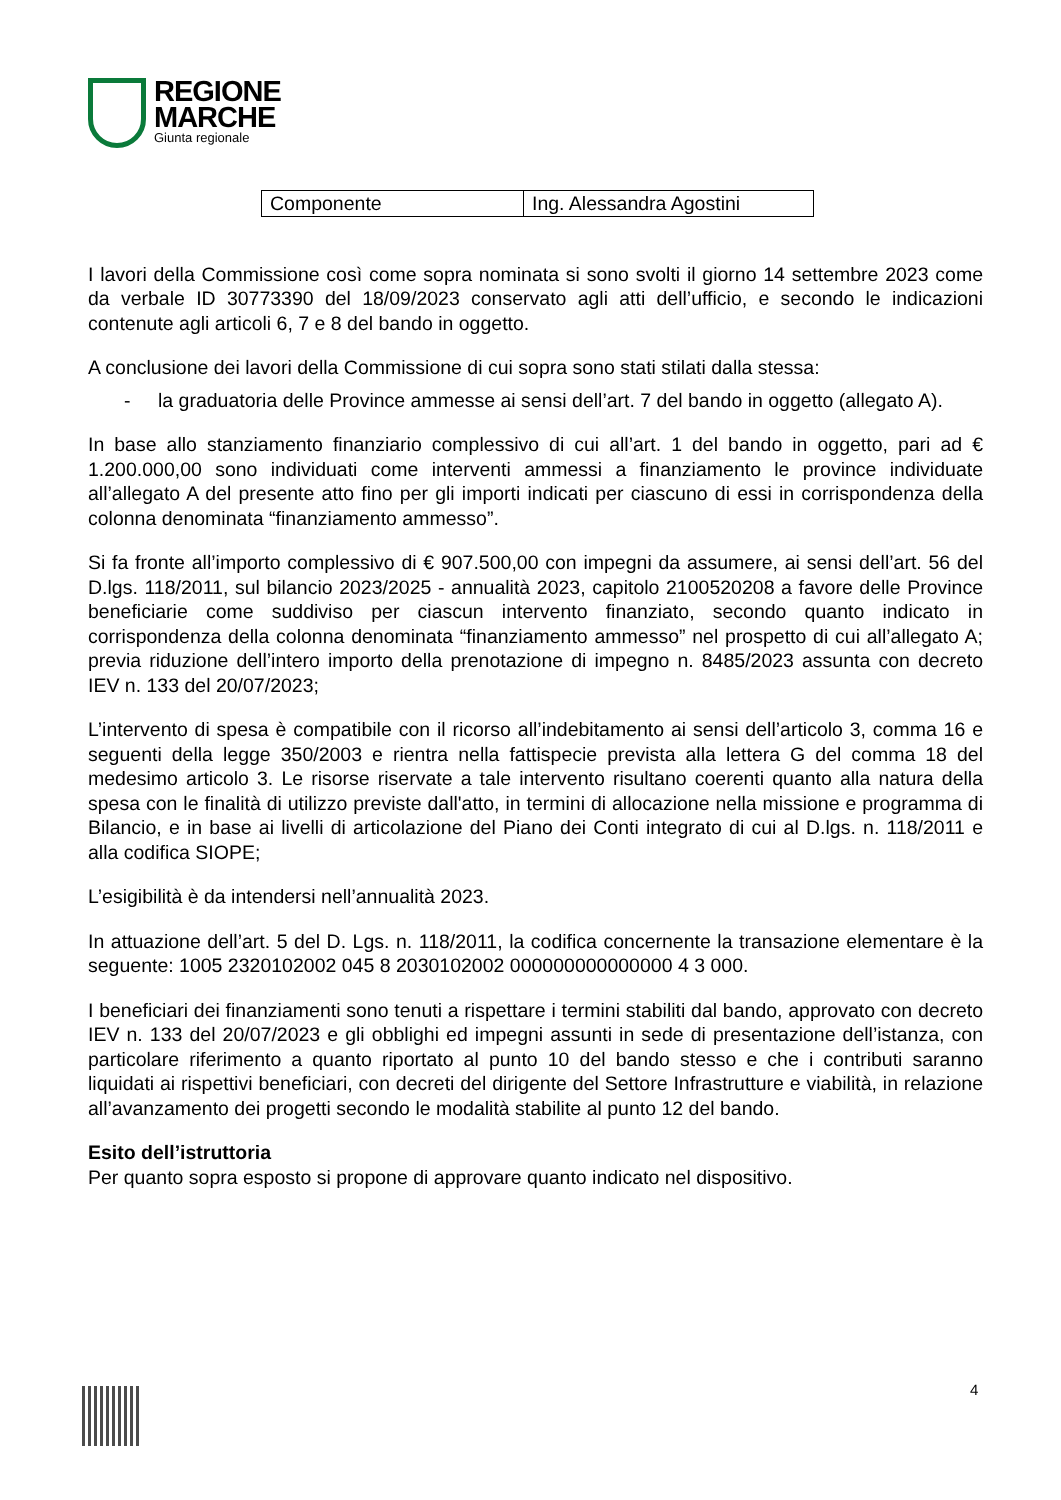REGIONE
MARCHE
Giunta regionale
| Componente | Ing. Alessandra Agostini |
I lavori della Commissione così come sopra nominata si sono svolti il giorno 14 settembre 2023 come da verbale ID 30773390 del 18/09/2023 conservato agli atti dell’ufficio, e secondo le indicazioni contenute agli articoli 6, 7 e 8 del bando in oggetto.
A conclusione dei lavori della Commissione di cui sopra sono stati stilati dalla stessa:
- la graduatoria delle Province ammesse ai sensi dell’art. 7 del bando in oggetto (allegato A).
In base allo stanziamento finanziario complessivo di cui all’art. 1 del bando in oggetto, pari ad € 1.200.000,00 sono individuati come interventi ammessi a finanziamento le province individuate all’allegato A del presente atto fino per gli importi indicati per ciascuno di essi in corrispondenza della colonna denominata “finanziamento ammesso”.
Si fa fronte all’importo complessivo di € 907.500,00 con impegni da assumere, ai sensi dell’art. 56 del D.lgs. 118/2011, sul bilancio 2023/2025 - annualità 2023, capitolo 2100520208 a favore delle Province beneficiarie come suddiviso per ciascun intervento finanziato, secondo quanto indicato in corrispondenza della colonna denominata “finanziamento ammesso” nel prospetto di cui all’allegato A; previa riduzione dell’intero importo della prenotazione di impegno n. 8485/2023 assunta con decreto IEV n. 133 del 20/07/2023;
L’intervento di spesa è compatibile con il ricorso all’indebitamento ai sensi dell’articolo 3, comma 16 e seguenti della legge 350/2003 e rientra nella fattispecie prevista alla lettera G del comma 18 del medesimo articolo 3. Le risorse riservate a tale intervento risultano coerenti quanto alla natura della spesa con le finalità di utilizzo previste dall'atto, in termini di allocazione nella missione e programma di Bilancio, e in base ai livelli di articolazione del Piano dei Conti integrato di cui al D.lgs. n. 118/2011 e alla codifica SIOPE;
L’esigibilità è da intendersi nell’annualità 2023.
In attuazione dell’art. 5 del D. Lgs. n. 118/2011, la codifica concernente la transazione elementare è la seguente: 1005 2320102002 045 8 2030102002 000000000000000 4 3 000.
I beneficiari dei finanziamenti sono tenuti a rispettare i termini stabiliti dal bando, approvato con decreto IEV n. 133 del 20/07/2023 e gli obblighi ed impegni assunti in sede di presentazione dell’istanza, con particolare riferimento a quanto riportato al punto 10 del bando stesso e che i contributi saranno liquidati ai rispettivi beneficiari, con decreti del dirigente del Settore Infrastrutture e viabilità, in relazione all’avanzamento dei progetti secondo le modalità stabilite al punto 12 del bando.
Esito dell’istruttoria
Per quanto sopra esposto si propone di approvare quanto indicato nel dispositivo.
4